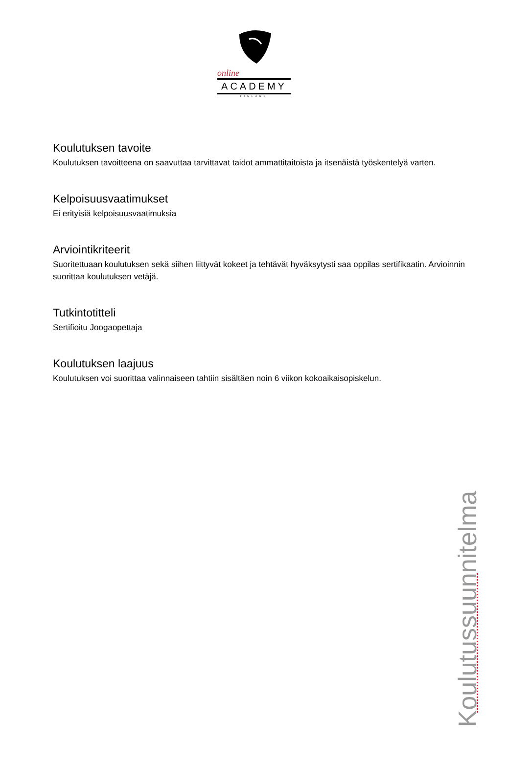online
ACADEMY
FINLAND
Koulutuksen tavoite
Koulutuksen tavoitteena on saavuttaa tarvittavat taidot ammattitaitoista ja itsenäistä työskentelyä varten.
Kelpoisuusvaatimukset
Ei erityisiä kelpoisuusvaatimuksia
Arviointikriteerit
Suoritettuaan koulutuksen sekä siihen liittyvät kokeet ja tehtävät hyväksytysti saa oppilas sertifikaatin. Arvioinnin suorittaa koulutuksen vetäjä.
Tutkintotitteli
Sertifioitu Joogaopettaja
Koulutuksen laajuus
Koulutuksen voi suorittaa valinnaiseen tahtiin sisältäen noin 6 viikon kokoaikaisopiskelun.
Koulutussuunnitelma